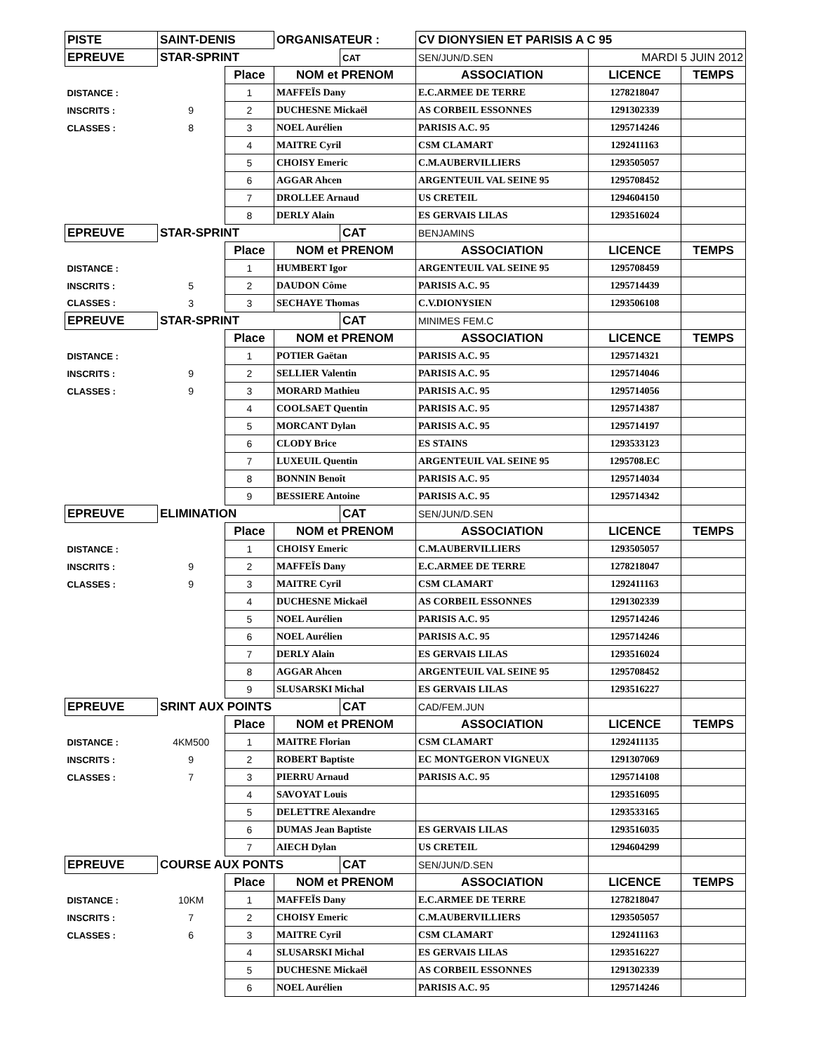| PISTE | SAINT-DENIS | | ORGANISATEUR : | | CV DIONYSIEN ET PARISIS A C 95 | | |
| EPREUVE | STAR-SPRINT | | | CAT | SEN/JUN/D.SEN | MARDI 5 JUIN 2012 | |
| | | Place | NOM et PRENOM | | ASSOCIATION | LICENCE | TEMPS |
| DISTANCE : | | 1 | MAFFEÏS Dany | | E.C.ARMEE DE TERRE | 1278218047 | |
| INSCRITS : | 9 | 2 | DUCHESNE Mickaël | | AS CORBEIL ESSONNES | 1291302339 | |
| CLASSES : | 8 | 3 | NOEL Aurélien | | PARISIS A.C. 95 | 1295714246 | |
| | | 4 | MAITRE Cyril | | CSM CLAMART | 1292411163 | |
| | | 5 | CHOISY Emeric | | C.M.AUBERVILLIERS | 1293505057 | |
| | | 6 | AGGAR Ahcen | | ARGENTEUIL VAL SEINE 95 | 1295708452 | |
| | | 7 | DROLLEE Arnaud | | US CRETEIL | 1294604150 | |
| | | 8 | DERLY Alain | | ES GERVAIS LILAS | 1293516024 | |
| EPREUVE | STAR-SPRINT | | | CAT | BENJAMINS | | |
| | | Place | NOM et PRENOM | | ASSOCIATION | LICENCE | TEMPS |
| DISTANCE : | | 1 | HUMBERT Igor | | ARGENTEUIL VAL SEINE 95 | 1295708459 | |
| INSCRITS : | 5 | 2 | DAUDON Côme | | PARISIS A.C. 95 | 1295714439 | |
| CLASSES : | 3 | 3 | SECHAYE Thomas | | C.V.DIONYSIEN | 1293506108 | |
| EPREUVE | STAR-SPRINT | | | CAT | MINIMES FEM.C | | |
| | | Place | NOM et PRENOM | | ASSOCIATION | LICENCE | TEMPS |
| DISTANCE : | | 1 | POTIER Gaëtan | | PARISIS A.C. 95 | 1295714321 | |
| INSCRITS : | 9 | 2 | SELLIER Valentin | | PARISIS A.C. 95 | 1295714046 | |
| CLASSES : | 9 | 3 | MORARD Mathieu | | PARISIS A.C. 95 | 1295714056 | |
| | | 4 | COOLSAET Quentin | | PARISIS A.C. 95 | 1295714387 | |
| | | 5 | MORCANT Dylan | | PARISIS A.C. 95 | 1295714197 | |
| | | 6 | CLODY Brice | | ES STAINS | 1293533123 | |
| | | 7 | LUXEUIL Quentin | | ARGENTEUIL VAL SEINE 95 | 1295708.EC | |
| | | 8 | BONNIN Benoît | | PARISIS A.C. 95 | 1295714034 | |
| | | 9 | BESSIERE Antoine | | PARISIS A.C. 95 | 1295714342 | |
| EPREUVE | ELIMINATION | | | CAT | SEN/JUN/D.SEN | | |
| | | Place | NOM et PRENOM | | ASSOCIATION | LICENCE | TEMPS |
| DISTANCE : | | 1 | CHOISY Emeric | | C.M.AUBERVILLIERS | 1293505057 | |
| INSCRITS : | 9 | 2 | MAFFEÏS Dany | | E.C.ARMEE DE TERRE | 1278218047 | |
| CLASSES : | 9 | 3 | MAITRE Cyril | | CSM CLAMART | 1292411163 | |
| | | 4 | DUCHESNE Mickaël | | AS CORBEIL ESSONNES | 1291302339 | |
| | | 5 | NOEL Aurélien | | PARISIS A.C. 95 | 1295714246 | |
| | | 6 | NOEL Aurélien | | PARISIS A.C. 95 | 1295714246 | |
| | | 7 | DERLY Alain | | ES GERVAIS LILAS | 1293516024 | |
| | | 8 | AGGAR Ahcen | | ARGENTEUIL VAL SEINE 95 | 1295708452 | |
| | | 9 | SLUSARSKI Michal | | ES GERVAIS LILAS | 1293516227 | |
| EPREUVE | SRINT AUX POINTS | | | CAT | CAD/FEM.JUN | | |
| | | Place | NOM et PRENOM | | ASSOCIATION | LICENCE | TEMPS |
| DISTANCE : | 4KM500 | 1 | MAITRE Florian | | CSM CLAMART | 1292411135 | |
| INSCRITS : | 9 | 2 | ROBERT Baptiste | | EC MONTGERON VIGNEUX | 1291307069 | |
| CLASSES : | 7 | 3 | PIERRU Arnaud | | PARISIS A.C. 95 | 1295714108 | |
| | | 4 | SAVOYAT Louis | | | 1293516095 | |
| | | 5 | DELETTRE Alexandre | | | 1293533165 | |
| | | 6 | DUMAS Jean Baptiste | | ES GERVAIS LILAS | 1293516035 | |
| | | 7 | AIECH Dylan | | US CRETEIL | 1294604299 | |
| EPREUVE | COURSE AUX PONTS | | | CAT | SEN/JUN/D.SEN | | |
| | | Place | NOM et PRENOM | | ASSOCIATION | LICENCE | TEMPS |
| DISTANCE : | 10KM | 1 | MAFFEÏS Dany | | E.C.ARMEE DE TERRE | 1278218047 | |
| INSCRITS : | 7 | 2 | CHOISY Emeric | | C.M.AUBERVILLIERS | 1293505057 | |
| CLASSES : | 6 | 3 | MAITRE Cyril | | CSM CLAMART | 1292411163 | |
| | | 4 | SLUSARSKI Michal | | ES GERVAIS LILAS | 1293516227 | |
| | | 5 | DUCHESNE Mickaël | | AS CORBEIL ESSONNES | 1291302339 | |
| | | 6 | NOEL Aurélien | | PARISIS A.C. 95 | 1295714246 | |